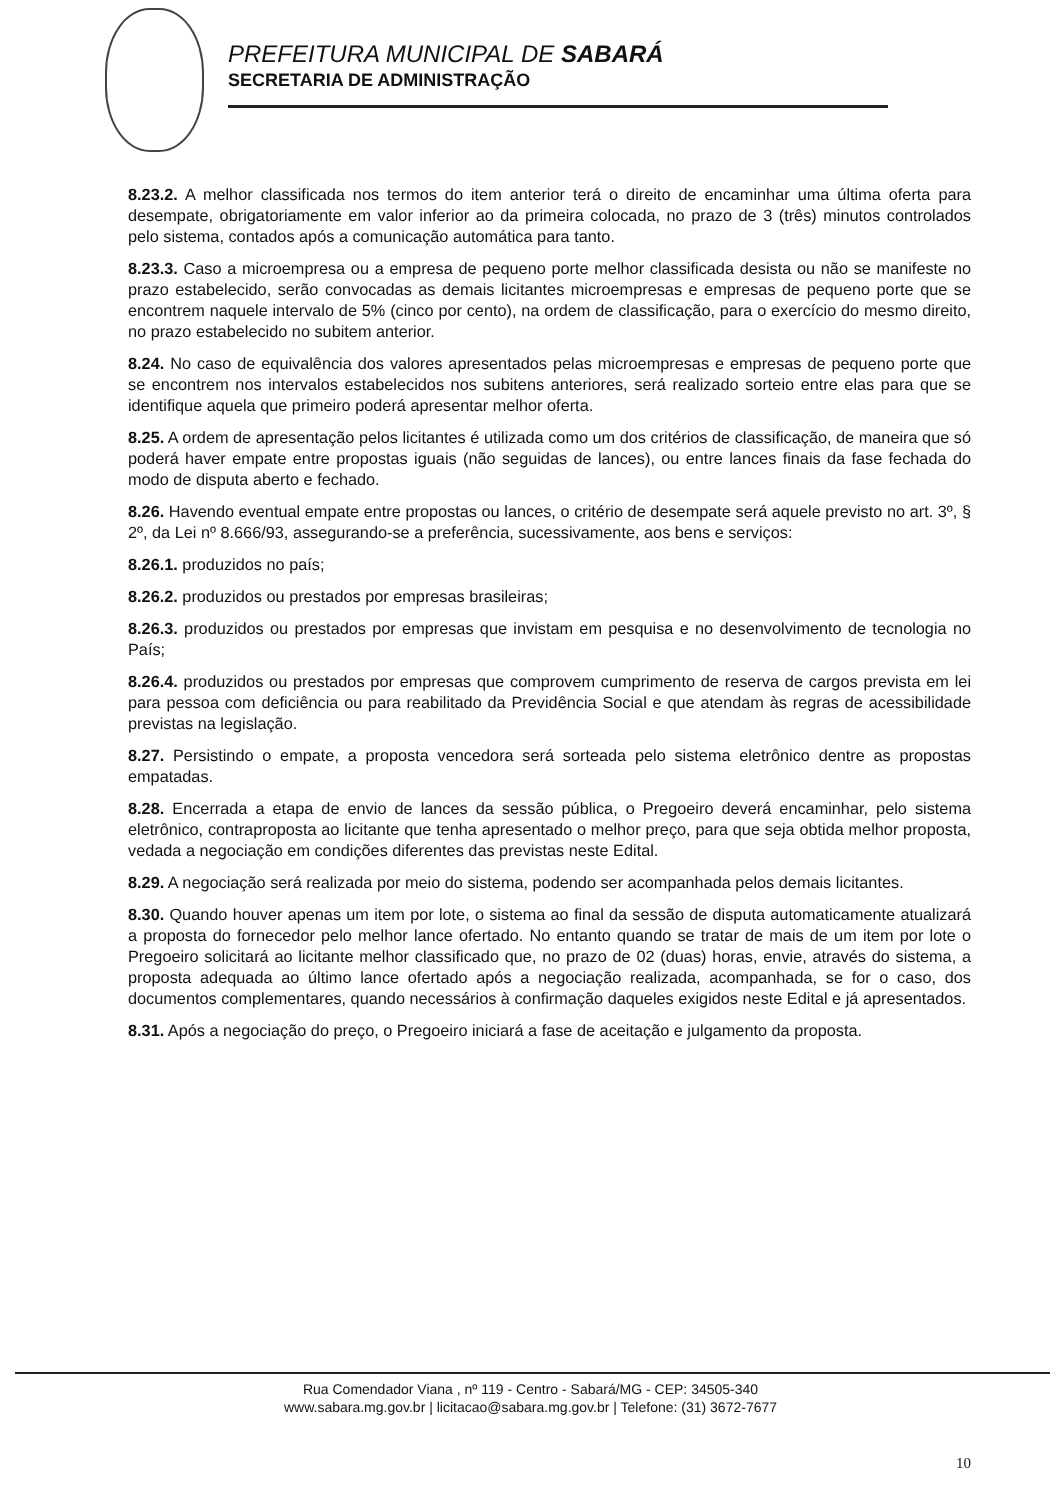PREFEITURA MUNICIPAL DE SABARÁ
SECRETARIA DE ADMINISTRAÇÃO
8.23.2. A melhor classificada nos termos do item anterior terá o direito de encaminhar uma última oferta para desempate, obrigatoriamente em valor inferior ao da primeira colocada, no prazo de 3 (três) minutos controlados pelo sistema, contados após a comunicação automática para tanto.
8.23.3. Caso a microempresa ou a empresa de pequeno porte melhor classificada desista ou não se manifeste no prazo estabelecido, serão convocadas as demais licitantes microempresas e empresas de pequeno porte que se encontrem naquele intervalo de 5% (cinco por cento), na ordem de classificação, para o exercício do mesmo direito, no prazo estabelecido no subitem anterior.
8.24. No caso de equivalência dos valores apresentados pelas microempresas e empresas de pequeno porte que se encontrem nos intervalos estabelecidos nos subitens anteriores, será realizado sorteio entre elas para que se identifique aquela que primeiro poderá apresentar melhor oferta.
8.25. A ordem de apresentação pelos licitantes é utilizada como um dos critérios de classificação, de maneira que só poderá haver empate entre propostas iguais (não seguidas de lances), ou entre lances finais da fase fechada do modo de disputa aberto e fechado.
8.26. Havendo eventual empate entre propostas ou lances, o critério de desempate será aquele previsto no art. 3º, § 2º, da Lei nº 8.666/93, assegurando-se a preferência, sucessivamente, aos bens e serviços:
8.26.1. produzidos no país;
8.26.2. produzidos ou prestados por empresas brasileiras;
8.26.3. produzidos ou prestados por empresas que invistam em pesquisa e no desenvolvimento de tecnologia no País;
8.26.4. produzidos ou prestados por empresas que comprovem cumprimento de reserva de cargos prevista em lei para pessoa com deficiência ou para reabilitado da Previdência Social e que atendam às regras de acessibilidade previstas na legislação.
8.27. Persistindo o empate, a proposta vencedora será sorteada pelo sistema eletrônico dentre as propostas empatadas.
8.28. Encerrada a etapa de envio de lances da sessão pública, o Pregoeiro deverá encaminhar, pelo sistema eletrônico, contraproposta ao licitante que tenha apresentado o melhor preço, para que seja obtida melhor proposta, vedada a negociação em condições diferentes das previstas neste Edital.
8.29. A negociação será realizada por meio do sistema, podendo ser acompanhada pelos demais licitantes.
8.30. Quando houver apenas um item por lote, o sistema ao final da sessão de disputa automaticamente atualizará a proposta do fornecedor pelo melhor lance ofertado. No entanto quando se tratar de mais de um item por lote o Pregoeiro solicitará ao licitante melhor classificado que, no prazo de 02 (duas) horas, envie, através do sistema, a proposta adequada ao último lance ofertado após a negociação realizada, acompanhada, se for o caso, dos documentos complementares, quando necessários à confirmação daqueles exigidos neste Edital e já apresentados.
8.31. Após a negociação do preço, o Pregoeiro iniciará a fase de aceitação e julgamento da proposta.
Rua Comendador Viana , nº 119 - Centro - Sabará/MG - CEP: 34505-340
www.sabara.mg.gov.br | licitacao@sabara.mg.gov.br | Telefone: (31) 3672-7677
10